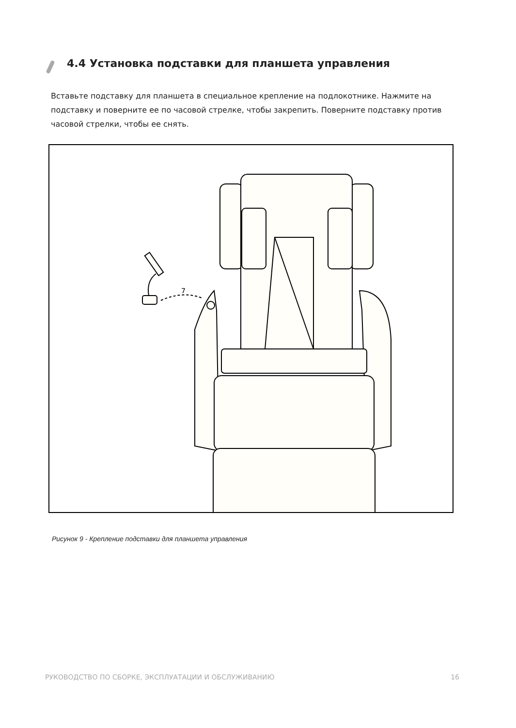4.4 Установка подставки для планшета управления
Вставьте подставку для планшета в специальное крепление на подлокотнике. Нажмите на подставку и поверните ее по часовой стрелке, чтобы закрепить. Поверните подставку против часовой стрелки, чтобы ее снять.
7
Рисунок 9 - Крепление подставки для планшета управления
РУКОВОДСТВО ПО СБОРКЕ, ЭКСПЛУАТАЦИИ И ОБСЛУЖИВАНИЮ 16